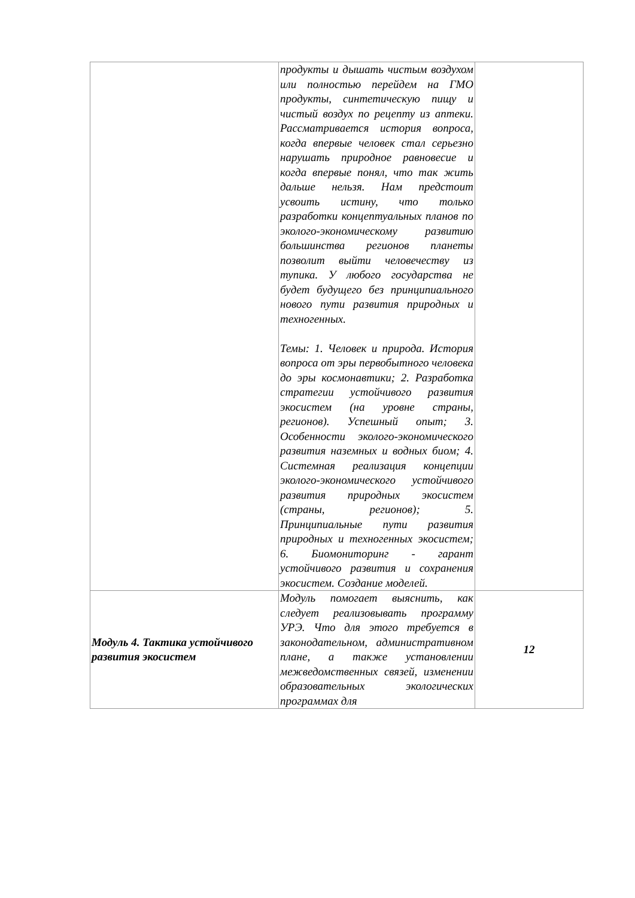| | продукты и дышать чистым воздухом или полностью перейдем на ГМО продукты, синтетическую пищу и чистый воздух по рецепту из аптеки. Рассматривается история вопроса, когда впервые человек стал серьезно нарушать природное равновесие и когда впервые понял, что так жить дальше нельзя. Нам предстоит усвоить истину, что только разработки концептуальных планов по эколого-экономическому развитию большинства регионов планеты позволит выйти человечеству из тупика. У любого государства не будет будущего без принципиального нового пути развития природных и техногенных. Темы: 1. Человек и природа. История вопроса от эры первобытного человека до эры космонавтики; 2. Разработка стратегии устойчивого развития экосистем (на уровне страны, регионов). Успешный опыт; 3. Особенности эколого-экономического развития наземных и водных биом; 4. Системная реализация концепции эколого-экономического устойчивого развития природных экосистем (страны, регионов); 5. Принципиальные пути развития природных и техногенных экосистем; 6. Биомониторинг - гарант устойчивого развития и сохранения экосистем. Создание моделей. | |
| Модуль 4. Тактика устойчивого развития экосистем | Модуль помогает выяснить, как следует реализовывать программу УРЭ. Что для этого требуется в законодательном, административном плане, а также установлении межведомственных связей, изменении образовательных экологических программах для | 12 |